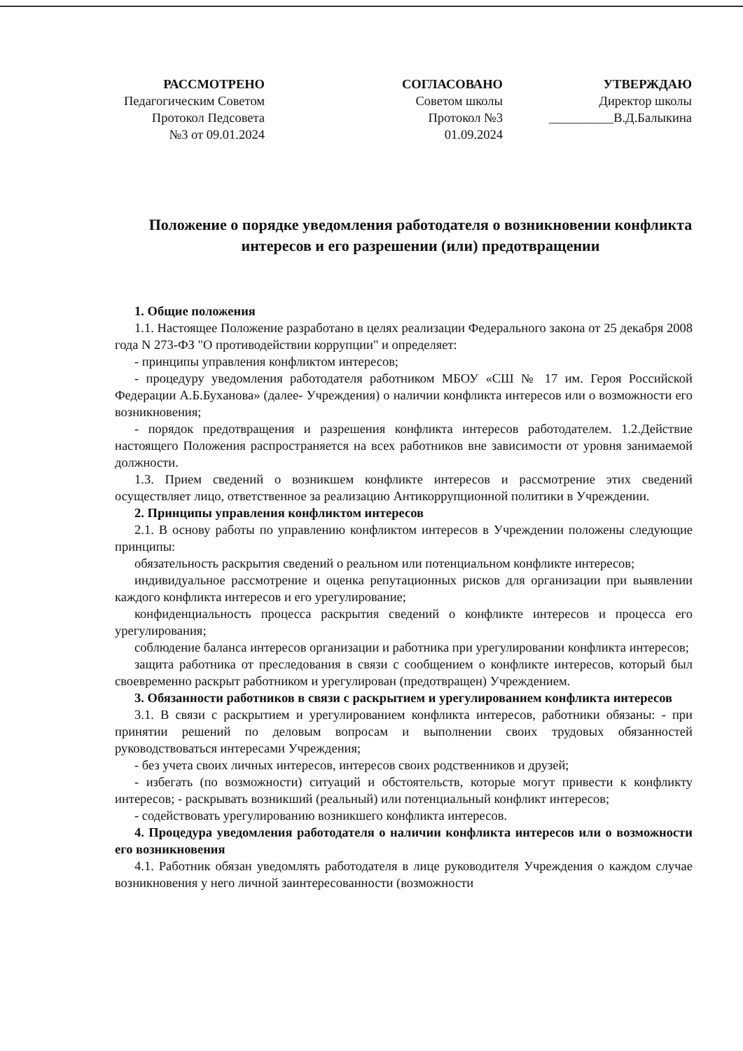РАССМОТРЕНО
Педагогическим Советом
Протокол Педсовета
№3 от 09.01.2024
СОГЛАСОВАНО
Советом школы
Протокол №3
01.09.2024
УТВЕРЖДАЮ
Директор школы
__________В.Д.Балыкина
Положение о порядке уведомления работодателя о возникновении конфликта интересов и его разрешении (или) предотвращении
1. Общие положения
1.1. Настоящее Положение разработано в целях реализации Федерального закона от 25 декабря 2008 года N 273-ФЗ "О противодействии коррупции" и определяет:
- принципы управления конфликтом интересов;
- процедуру уведомления работодателя работником МБОУ «СШ № 17 им. Героя Российской Федерации А.Б.Буханова» (далее- Учреждения) о наличии конфликта интересов или о возможности его возникновения;
- порядок предотвращения и разрешения конфликта интересов работодателем. 1.2.Действие настоящего Положения распространяется на всех работников вне зависимости от уровня занимаемой должности.
1.3. Прием сведений о возникшем конфликте интересов и рассмотрение этих сведений осуществляет лицо, ответственное за реализацию Антикоррупционной политики в Учреждении.
2. Принципы управления конфликтом интересов
2.1. В основу работы по управлению конфликтом интересов в Учреждении положены следующие принципы:
обязательность раскрытия сведений о реальном или потенциальном конфликте интересов;
индивидуальное рассмотрение и оценка репутационных рисков для организации при выявлении каждого конфликта интересов и его урегулирование;
конфиденциальность процесса раскрытия сведений о конфликте интересов и процесса его урегулирования;
соблюдение баланса интересов организации и работника при урегулировании конфликта интересов;
защита работника от преследования в связи с сообщением о конфликте интересов, который был своевременно раскрыт работником и урегулирован (предотвращен) Учреждением.
3. Обязанности работников в связи с раскрытием и урегулированием конфликта интересов
3.1. В связи с раскрытием и урегулированием конфликта интересов, работники обязаны: - при принятии решений по деловым вопросам и выполнении своих трудовых обязанностей руководствоваться интересами Учреждения;
- без учета своих личных интересов, интересов своих родственников и друзей;
- избегать (по возможности) ситуаций и обстоятельств, которые могут привести к конфликту интересов; - раскрывать возникший (реальный) или потенциальный конфликт интересов;
- содействовать урегулированию возникшего конфликта интересов.
4. Процедура уведомления работодателя о наличии конфликта интересов или о возможности его возникновения
4.1. Работник обязан уведомлять работодателя в лице руководителя Учреждения о каждом случае возникновения у него личной заинтересованности (возможности